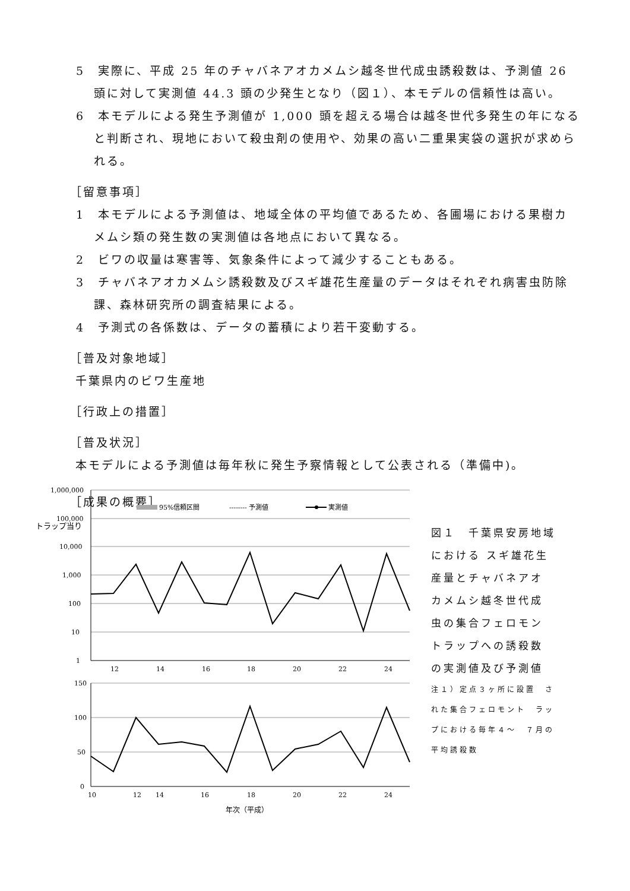5　実際に、平成 25 年のチャバネアオカメムシ越冬世代成虫誘殺数は、予測値 26 頭に対して実測値 44.3 頭の少発生となり（図１）、本モデルの信頼性は高い。
6　本モデルによる発生予測値が 1,000 頭を超える場合は越冬世代多発生の年になると判断され、現地において殺虫剤の使用や、効果の高い二重果実袋の選択が求められる。
［留意事項］
1　本モデルによる予測値は、地域全体の平均値であるため、各圃場における果樹カメムシ類の発生数の実測値は各地点において異なる。
2　ビワの収量は寒害等、気象条件によって減少することもある。
3　チャバネアオカメムシ誘殺数及びスギ雄花生産量のデータはそれぞれ病害虫防除課、森林研究所の調査結果による。
4　予測式の各係数は、データの蓄積により若干変動する。
［普及対象地域］
千葉県内のビワ生産地
［行政上の措置］
［普及状況］
本モデルによる予測値は毎年秋に発生予察情報として公表される（準備中)。
［成果の概要］
1,000,000
100,000
10,000
1,000
100
10
1
12
14
16
18
20
22
24
95%信頼区間
-------- 予測値
実測値
トラップ当り
150
100
50
0
10
12
14
16
18
20
22
24
年次（平成）
図１　千葉県安房地域　における スギ雄花生　産量とチャバネアオ　カメムシ越冬世代成　虫の集合フェロモン　トラップへの誘殺数　の実測値及び予測値
注１）定点３ヶ所に設置　された集合フェロモント　ラップにおける毎年４～　７月の平均誘殺数